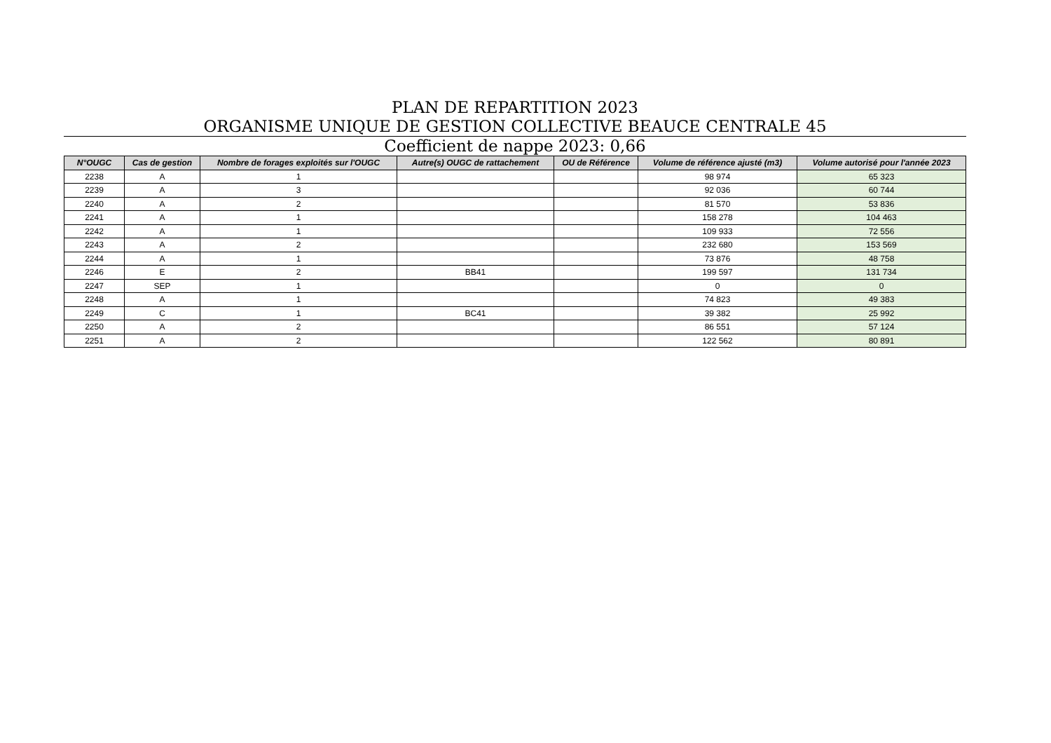PLAN DE REPARTITION 2023
ORGANISME UNIQUE DE GESTION COLLECTIVE BEAUCE CENTRALE 45
Coefficient de nappe 2023: 0,66
| N°OUGC | Cas de gestion | Nombre de forages exploités sur l'OUGC | Autre(s) OUGC de rattachement | OU de Référence | Volume de référence ajusté (m3) | Volume autorisé pour l'année 2023 |
| --- | --- | --- | --- | --- | --- | --- |
| 2238 | A | 1 | | | 98 974 | 65 323 |
| 2239 | A | 3 | | | 92 036 | 60 744 |
| 2240 | A | 2 | | | 81 570 | 53 836 |
| 2241 | A | 1 | | | 158 278 | 104 463 |
| 2242 | A | 1 | | | 109 933 | 72 556 |
| 2243 | A | 2 | | | 232 680 | 153 569 |
| 2244 | A | 1 | | | 73 876 | 48 758 |
| 2246 | E | 2 | BB41 | | 199 597 | 131 734 |
| 2247 | SEP | 1 | | | 0 | 0 |
| 2248 | A | 1 | | | 74 823 | 49 383 |
| 2249 | C | 1 | BC41 | | 39 382 | 25 992 |
| 2250 | A | 2 | | | 86 551 | 57 124 |
| 2251 | A | 2 | | | 122 562 | 80 891 |